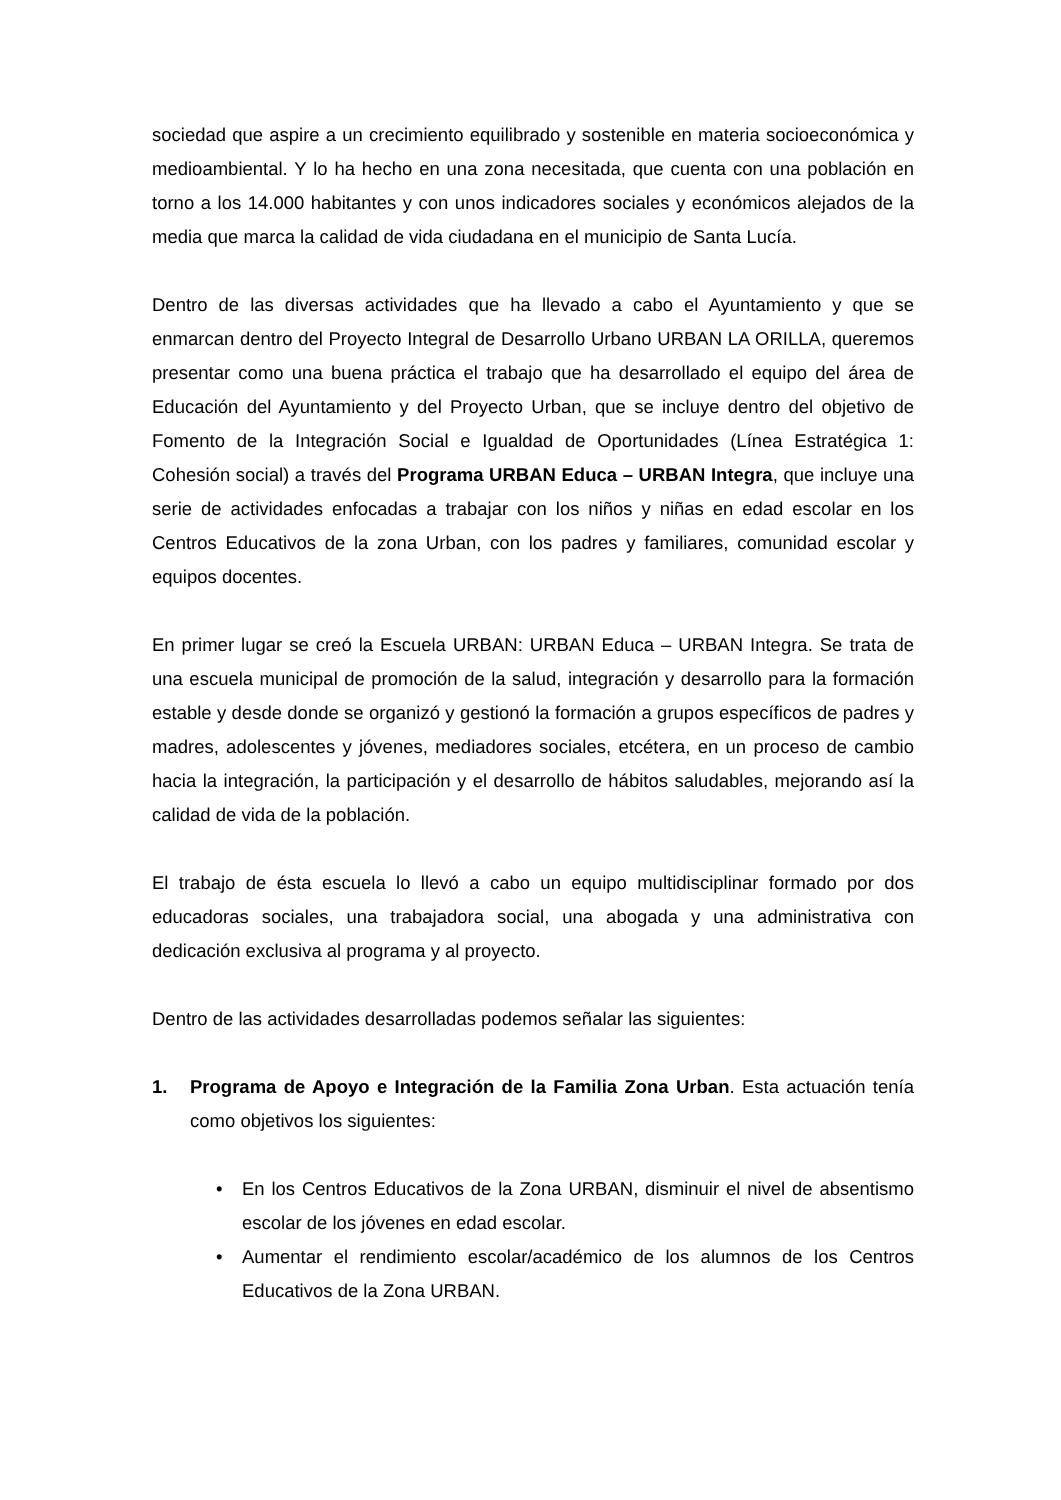sociedad que aspire a un crecimiento equilibrado y sostenible en materia socioeconómica y medioambiental. Y lo ha hecho en una zona necesitada, que cuenta con una población en torno a los 14.000 habitantes y con unos indicadores sociales y económicos alejados de la media que marca la calidad de vida ciudadana en el municipio de Santa Lucía.
Dentro de las diversas actividades que ha llevado a cabo el Ayuntamiento y que se enmarcan dentro del Proyecto Integral de Desarrollo Urbano URBAN LA ORILLA, queremos presentar como una buena práctica el trabajo que ha desarrollado el equipo del área de Educación del Ayuntamiento y del Proyecto Urban, que se incluye dentro del objetivo de Fomento de la Integración Social e Igualdad de Oportunidades (Línea Estratégica 1: Cohesión social) a través del Programa URBAN Educa – URBAN Integra, que incluye una serie de actividades enfocadas a trabajar con los niños y niñas en edad escolar en los Centros Educativos de la zona Urban, con los padres y familiares, comunidad escolar y equipos docentes.
En primer lugar se creó la Escuela URBAN: URBAN Educa – URBAN Integra. Se trata de una escuela municipal de promoción de la salud, integración y desarrollo para la formación estable y desde donde se organizó y gestionó la formación a grupos específicos de padres y madres, adolescentes y jóvenes, mediadores sociales, etcétera, en un proceso de cambio hacia la integración, la participación y el desarrollo de hábitos saludables, mejorando así la calidad de vida de la población.
El trabajo de ésta escuela lo llevó a cabo un equipo multidisciplinar formado por dos educadoras sociales, una trabajadora social, una abogada y una administrativa con dedicación exclusiva al programa y al proyecto.
Dentro de las actividades desarrolladas podemos señalar las siguientes:
1. Programa de Apoyo e Integración de la Familia Zona Urban. Esta actuación tenía como objetivos los siguientes:
• En los Centros Educativos de la Zona URBAN, disminuir el nivel de absentismo escolar de los jóvenes en edad escolar.
• Aumentar el rendimiento escolar/académico de los alumnos de los Centros Educativos de la Zona URBAN.